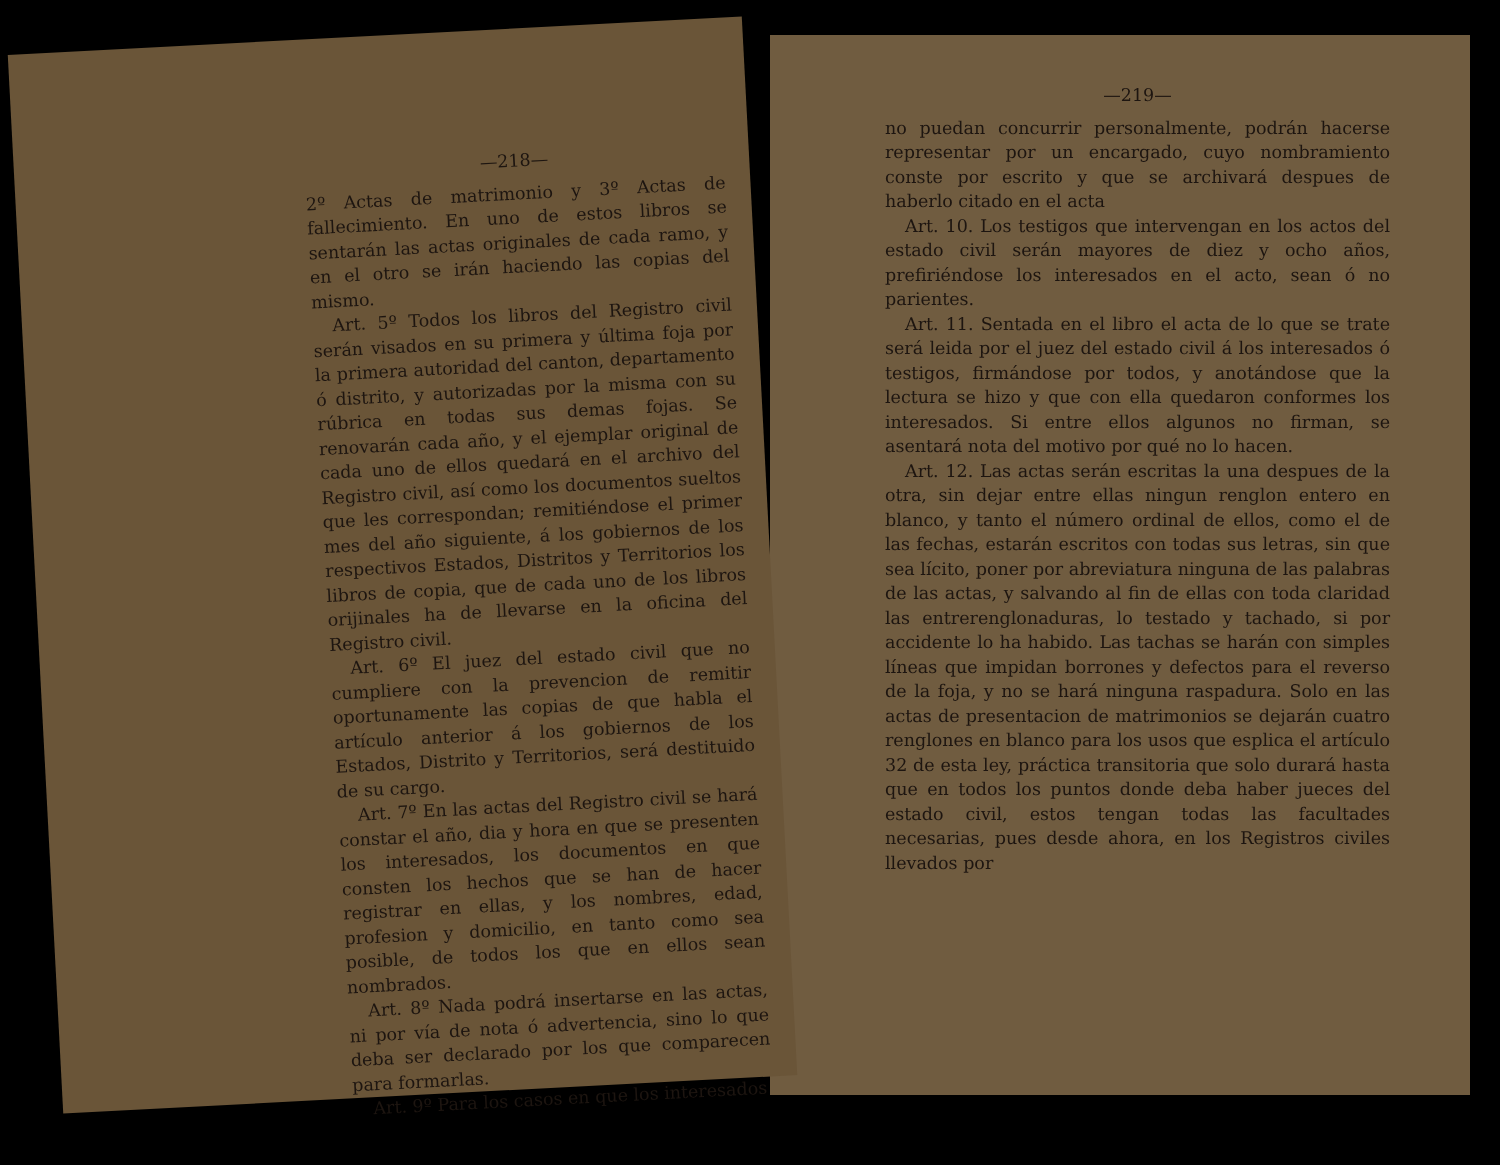—218—
2º Actas de matrimonio y 3º Actas de fallecimiento. En uno de estos libros se sentarán las actas originales de cada ramo, y en el otro se irán haciendo las copias del mismo.
Art. 5º Todos los libros del Registro civil serán visados en su primera y última foja por la primera autoridad del canton, departamento ó distrito, y autorizadas por la misma con su rúbrica en todas sus demas fojas. Se renovarán cada año, y el ejemplar original de cada uno de ellos quedará en el archivo del Registro civil, así como los documentos sueltos que les correspondan; remitiéndose el primer mes del año siguiente, á los gobiernos de los respectivos Estados, Distritos y Territorios los libros de copia, que de cada uno de los libros orijinales ha de llevarse en la oficina del Registro civil.
Art. 6º El juez del estado civil que no cumpliere con la prevencion de remitir oportunamente las copias de que habla el artículo anterior á los gobiernos de los Estados, Distrito y Territorios, será destituido de su cargo.
Art. 7º En las actas del Registro civil se hará constar el año, dia y hora en que se presenten los interesados, los documentos en que consten los hechos que se han de hacer registrar en ellas, y los nombres, edad, profesion y domicilio, en tanto como sea posible, de todos los que en ellos sean nombrados.
Art. 8º Nada podrá insertarse en las actas, ni por vía de nota ó advertencia, sino lo que deba ser declarado por los que comparecen para formarlas.
Art. 9º Para los casos en que los interesados
—219—
no puedan concurrir personalmente, podrán hacerse representar por un encargado, cuyo nombramiento conste por escrito y que se archivará despues de haberlo citado en el acta
Art. 10. Los testigos que intervengan en los actos del estado civil serán mayores de diez y ocho años, prefiriéndose los interesados en el acto, sean ó no parientes.
Art. 11. Sentada en el libro el acta de lo que se trate será leida por el juez del estado civil á los interesados ó testigos, firmándose por todos, y anotándose que la lectura se hizo y que con ella quedaron conformes los interesados. Si entre ellos algunos no firman, se asentará nota del motivo por qué no lo hacen.
Art. 12. Las actas serán escritas la una despues de la otra, sin dejar entre ellas ningun renglon entero en blanco, y tanto el número ordinal de ellos, como el de las fechas, estarán escritos con todas sus letras, sin que sea lícito, poner por abreviatura ninguna de las palabras de las actas, y salvando al fin de ellas con toda claridad las entrerenglonaduras, lo testado y tachado, si por accidente lo ha habido. Las tachas se harán con simples líneas que impidan borrones y defectos para el reverso de la foja, y no se hará ninguna raspadura. Solo en las actas de presentacion de matrimonios se dejarán cuatro renglones en blanco para los usos que esplica el artículo 32 de esta ley, práctica transitoria que solo durará hasta que en todos los puntos donde deba haber jueces del estado civil, estos tengan todas las facultades necesarias, pues desde ahora, en los Registros civiles llevados por